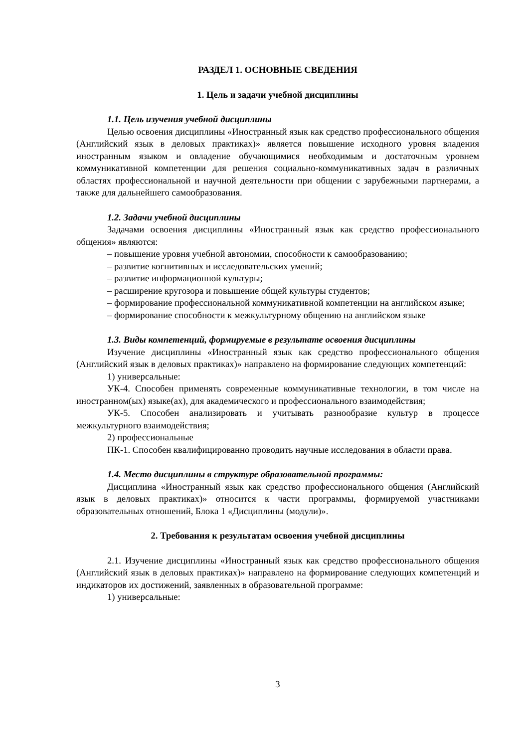РАЗДЕЛ 1. ОСНОВНЫЕ СВЕДЕНИЯ
1. Цель и задачи учебной дисциплины
1.1. Цель изучения учебной дисциплины
Целью освоения дисциплины «Иностранный язык как средство профессионального общения (Английский язык в деловых практиках)» является повышение исходного уровня владения иностранным языком и овладение обучающимися необходимым и достаточным уровнем коммуникативной компетенции для решения социально-коммуникативных задач в различных областях профессиональной и научной деятельности при общении с зарубежными партнерами, а также для дальнейшего самообразования.
1.2. Задачи учебной дисциплины
Задачами освоения дисциплины «Иностранный язык как средство профессионального общения» являются:
– повышение уровня учебной автономии, способности к самообразованию;
– развитие когнитивных и исследовательских умений;
– развитие информационной культуры;
– расширение кругозора и повышение общей культуры студентов;
– формирование профессиональной коммуникативной компетенции на английском языке;
– формирование способности к межкультурному общению на английском языке
1.3. Виды компетенций, формируемые в результате освоения дисциплины
Изучение дисциплины «Иностранный язык как средство профессионального общения (Английский язык в деловых практиках)» направлено на формирование следующих компетенций:
1) универсальные:
УК-4. Способен применять современные коммуникативные технологии, в том числе на иностранном(ых) языке(ах), для академического и профессионального взаимодействия;
УК-5. Способен анализировать и учитывать разнообразие культур в процессе межкультурного взаимодействия;
2) профессиональные
ПК-1. Способен квалифицированно проводить научные исследования в области права.
1.4. Место дисциплины в структуре образовательной программы:
Дисциплина «Иностранный язык как средство профессионального общения (Английский язык в деловых практиках)» относится к части программы, формируемой участниками образовательных отношений, Блока 1 «Дисциплины (модули)».
2. Требования к результатам освоения учебной дисциплины
2.1. Изучение дисциплины «Иностранный язык как средство профессионального общения (Английский язык в деловых практиках)» направлено на формирование следующих компетенций и индикаторов их достижений, заявленных в образовательной программе:
1) универсальные:
3